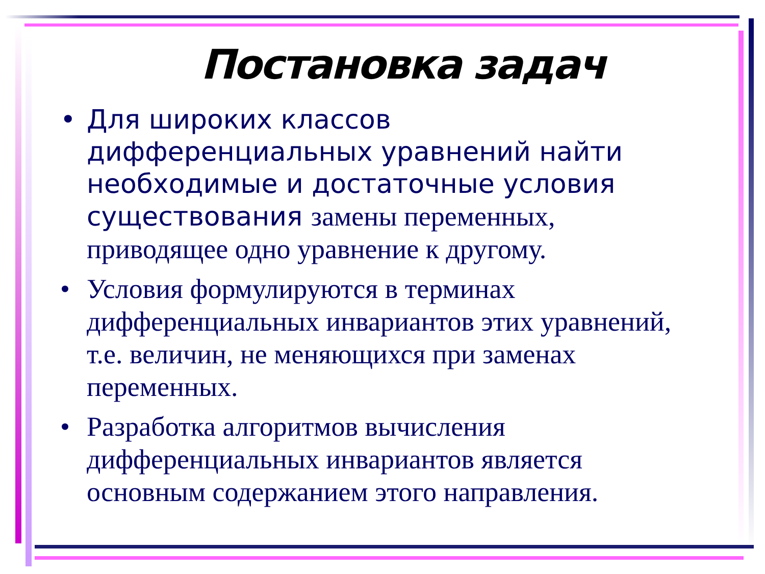Постановка задач
• Для широких классов дифференциальных уравнений найти необходимые и достаточные условия существования замены переменных, приводящее одно уравнение к другому.
• Условия формулируются в терминах дифференциальных инвариантов этих уравнений, т.е. величин, не меняющихся при заменах переменных.
• Разработка алгоритмов вычисления дифференциальных инвариантов является основным содержанием этого направления.